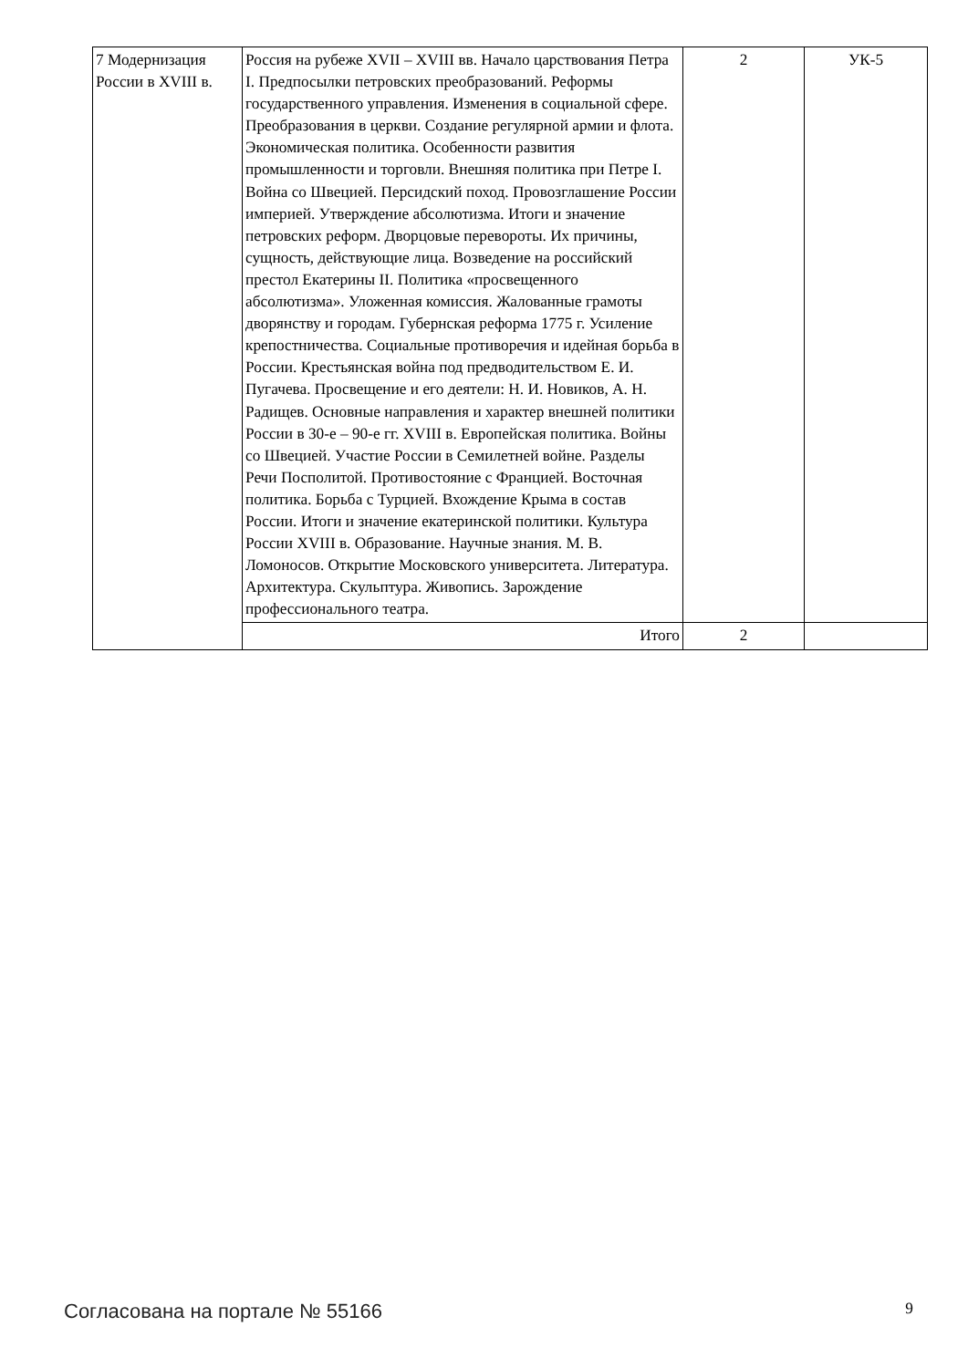| 7 Модернизация России в XVIII в. | Россия на рубеже XVII – XVIII вв. Начало царствования Петра I. Предпосылки петровских преобразований. Реформы государственного управления. Изменения в социальной сфере. Преобразования в церкви. Создание регулярной армии и флота. Экономическая политика. Особенности развития промышленности и торговли. Внешняя политика при Петре I. Война со Швецией. Персидский поход. Провозглашение России империей. Утверждение абсолютизма. Итоги и значение петровских реформ. Дворцовые перевороты. Их причины, сущность, действующие лица. Возведение на российский престол Екатерины II. Политика «просвещенного абсолютизма». Уложенная комиссия. Жалованные грамоты дворянству и городам. Губернская реформа 1775 г. Усиление крепостничества. Социальные противоречия и идейная борьба в России. Крестьянская война под предводительством Е. И. Пугачева. Просвещение и его деятели: Н. И. Новиков, А. Н. Радищев. Основные направления и характер внешней политики России в 30-е – 90-е гг. XVIII в. Европейская политика. Войны со Швецией. Участие России в Семилетней войне. Разделы Речи Посполитой. Противостояние с Францией. Восточная политика. Борьба с Турцией. Вхождение Крыма в состав России. Итоги и значение екатеринской политики. Культура России XVIII в. Образование. Научные знания. М. В. Ломоносов. Открытие Московского университета. Литература. Архитектура. Скульптура. Живопись. Зарождение профессионального театра. | 2 | УК-5 |
| | Итого | 2 | |
Согласована на портале № 55166 9